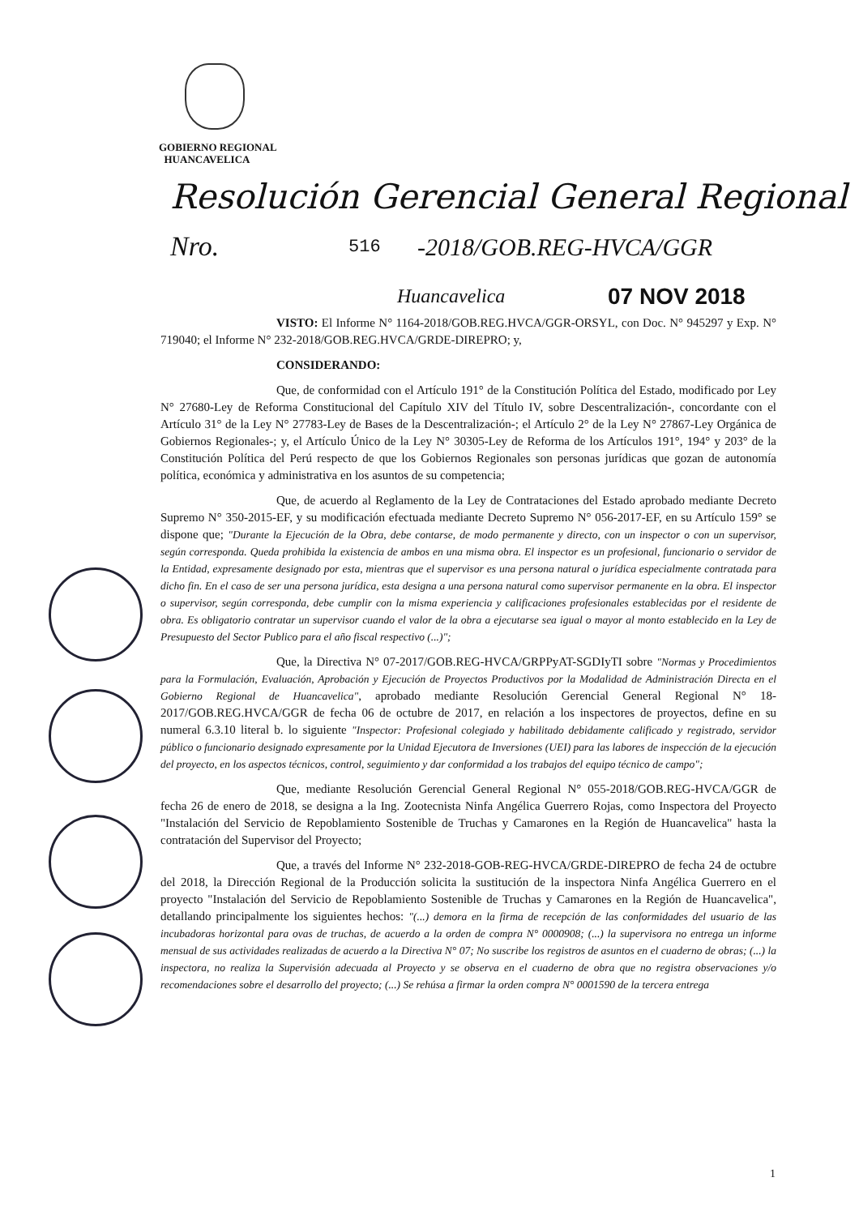GOBIERNO REGIONAL
HUANCAVELICA
Resolución Gerencial General Regional
Nro. 516 -2018/GOB.REG-HVCA/GGR
Huancavelica 07 NOV 2018
VISTO: El Informe N° 1164-2018/GOB.REG.HVCA/GGR-ORSYL, con Doc. N° 945297 y Exp. N° 719040; el Informe N° 232-2018/GOB.REG.HVCA/GRDE-DIREPRO; y,
CONSIDERANDO:
Que, de conformidad con el Artículo 191° de la Constitución Política del Estado, modificado por Ley N° 27680-Ley de Reforma Constitucional del Capítulo XIV del Título IV, sobre Descentralización-, concordante con el Artículo 31° de la Ley N° 27783-Ley de Bases de la Descentralización-; el Artículo 2° de la Ley N° 27867-Ley Orgánica de Gobiernos Regionales-; y, el Artículo Único de la Ley N° 30305-Ley de Reforma de los Artículos 191°, 194° y 203° de la Constitución Política del Perú respecto de que los Gobiernos Regionales son personas jurídicas que gozan de autonomía política, económica y administrativa en los asuntos de su competencia;
Que, de acuerdo al Reglamento de la Ley de Contrataciones del Estado aprobado mediante Decreto Supremo N° 350-2015-EF, y su modificación efectuada mediante Decreto Supremo N° 056-2017-EF, en su Artículo 159° se dispone que; "Durante la Ejecución de la Obra, debe contarse, de modo permanente y directo, con un inspector o con un supervisor, según corresponda. Queda prohibida la existencia de ambos en una misma obra. El inspector es un profesional, funcionario o servidor de la Entidad, expresamente designado por esta, mientras que el supervisor es una persona natural o jurídica especialmente contratada para dicho fin. En el caso de ser una persona jurídica, esta designa a una persona natural como supervisor permanente en la obra. El inspector o supervisor, según corresponda, debe cumplir con la misma experiencia y calificaciones profesionales establecidas por el residente de obra. Es obligatorio contratar un supervisor cuando el valor de la obra a ejecutarse sea igual o mayor al monto establecido en la Ley de Presupuesto del Sector Publico para el año fiscal respectivo (...)";
Que, la Directiva N° 07-2017/GOB.REG-HVCA/GRPPyAT-SGDIyTI sobre "Normas y Procedimientos para la Formulación, Evaluación, Aprobación y Ejecución de Proyectos Productivos por la Modalidad de Administración Directa en el Gobierno Regional de Huancavelica", aprobado mediante Resolución Gerencial General Regional N° 18-2017/GOB.REG.HVCA/GGR de fecha 06 de octubre de 2017, en relación a los inspectores de proyectos, define en su numeral 6.3.10 literal b. lo siguiente "Inspector: Profesional colegiado y habilitado debidamente calificado y registrado, servidor público o funcionario designado expresamente por la Unidad Ejecutora de Inversiones (UEI) para las labores de inspección de la ejecución del proyecto, en los aspectos técnicos, control, seguimiento y dar conformidad a los trabajos del equipo técnico de campo";
Que, mediante Resolución Gerencial General Regional N° 055-2018/GOB.REG-HVCA/GGR de fecha 26 de enero de 2018, se designa a la Ing. Zootecnista Ninfa Angélica Guerrero Rojas, como Inspectora del Proyecto "Instalación del Servicio de Repoblamiento Sostenible de Truchas y Camarones en la Región de Huancavelica" hasta la contratación del Supervisor del Proyecto;
Que, a través del Informe N° 232-2018-GOB-REG-HVCA/GRDE-DIREPRO de fecha 24 de octubre del 2018, la Dirección Regional de la Producción solicita la sustitución de la inspectora Ninfa Angélica Guerrero en el proyecto "Instalación del Servicio de Repoblamiento Sostenible de Truchas y Camarones en la Región de Huancavelica", detallando principalmente los siguientes hechos: "(...) demora en la firma de recepción de las conformidades del usuario de las incubadoras horizontal para ovas de truchas, de acuerdo a la orden de compra N° 0000908; (...) la supervisora no entrega un informe mensual de sus actividades realizadas de acuerdo a la Directiva N° 07; No suscribe los registros de asuntos en el cuaderno de obras; (...) la inspectora, no realiza la Supervisión adecuada al Proyecto y se observa en el cuaderno de obra que no registra observaciones y/o recomendaciones sobre el desarrollo del proyecto; (...) Se rehúsa a firmar la orden compra N° 0001590 de la tercera entrega
1